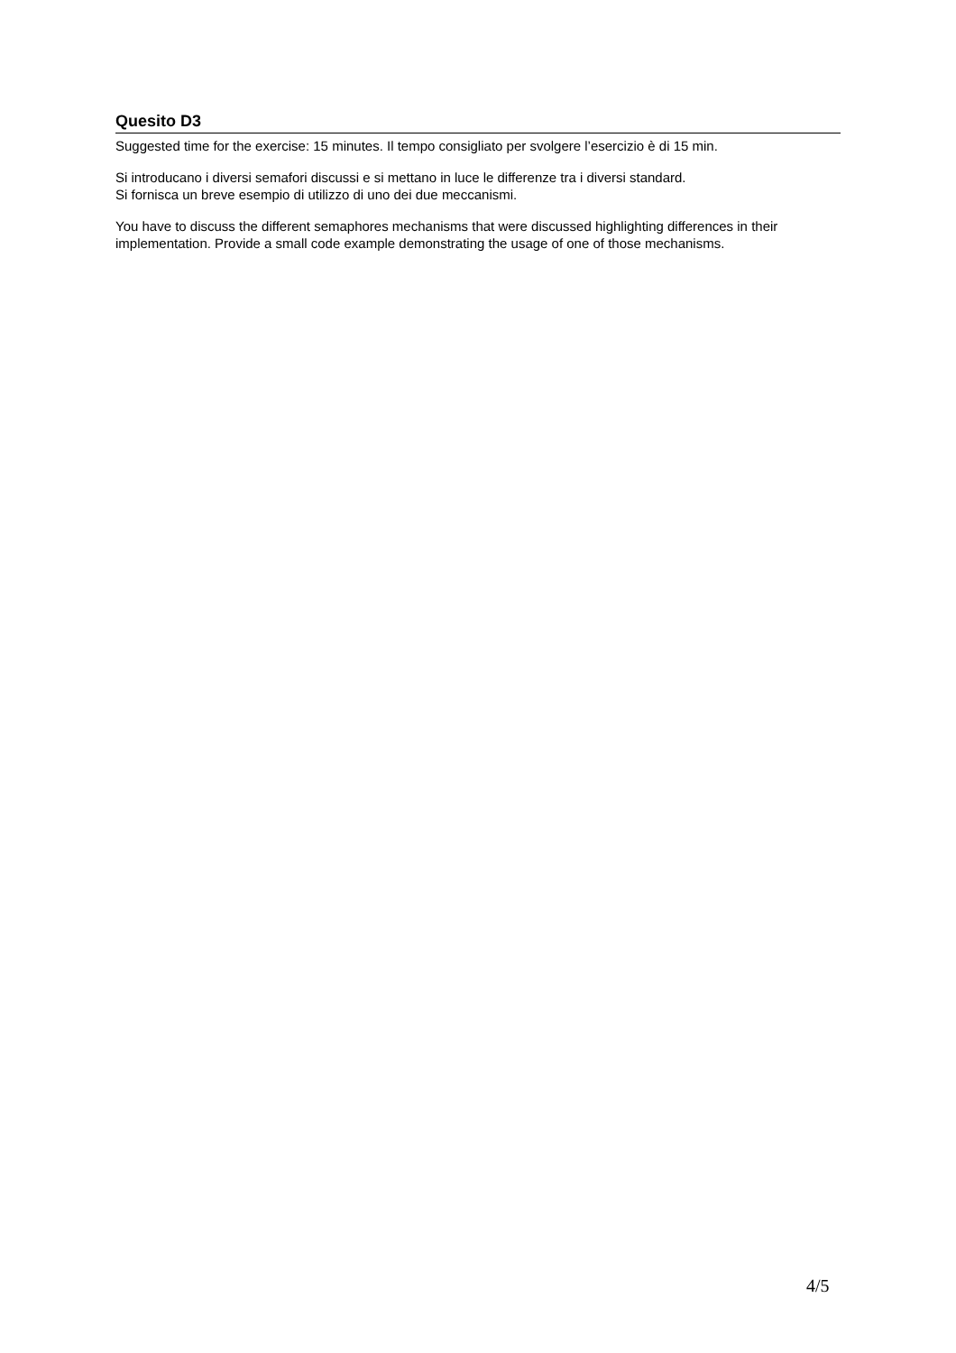Quesito D3
Suggested time for the exercise: 15 minutes. Il tempo consigliato per svolgere l’esercizio è di 15 min.
Si introducano i diversi semafori discussi e si mettano in luce le differenze tra i diversi standard.
Si fornisca un breve esempio di utilizzo di uno dei due meccanismi.
You have to discuss the different semaphores mechanisms that were discussed highlighting differences in their implementation. Provide a small code example demonstrating the usage of one of those mechanisms.
4/5